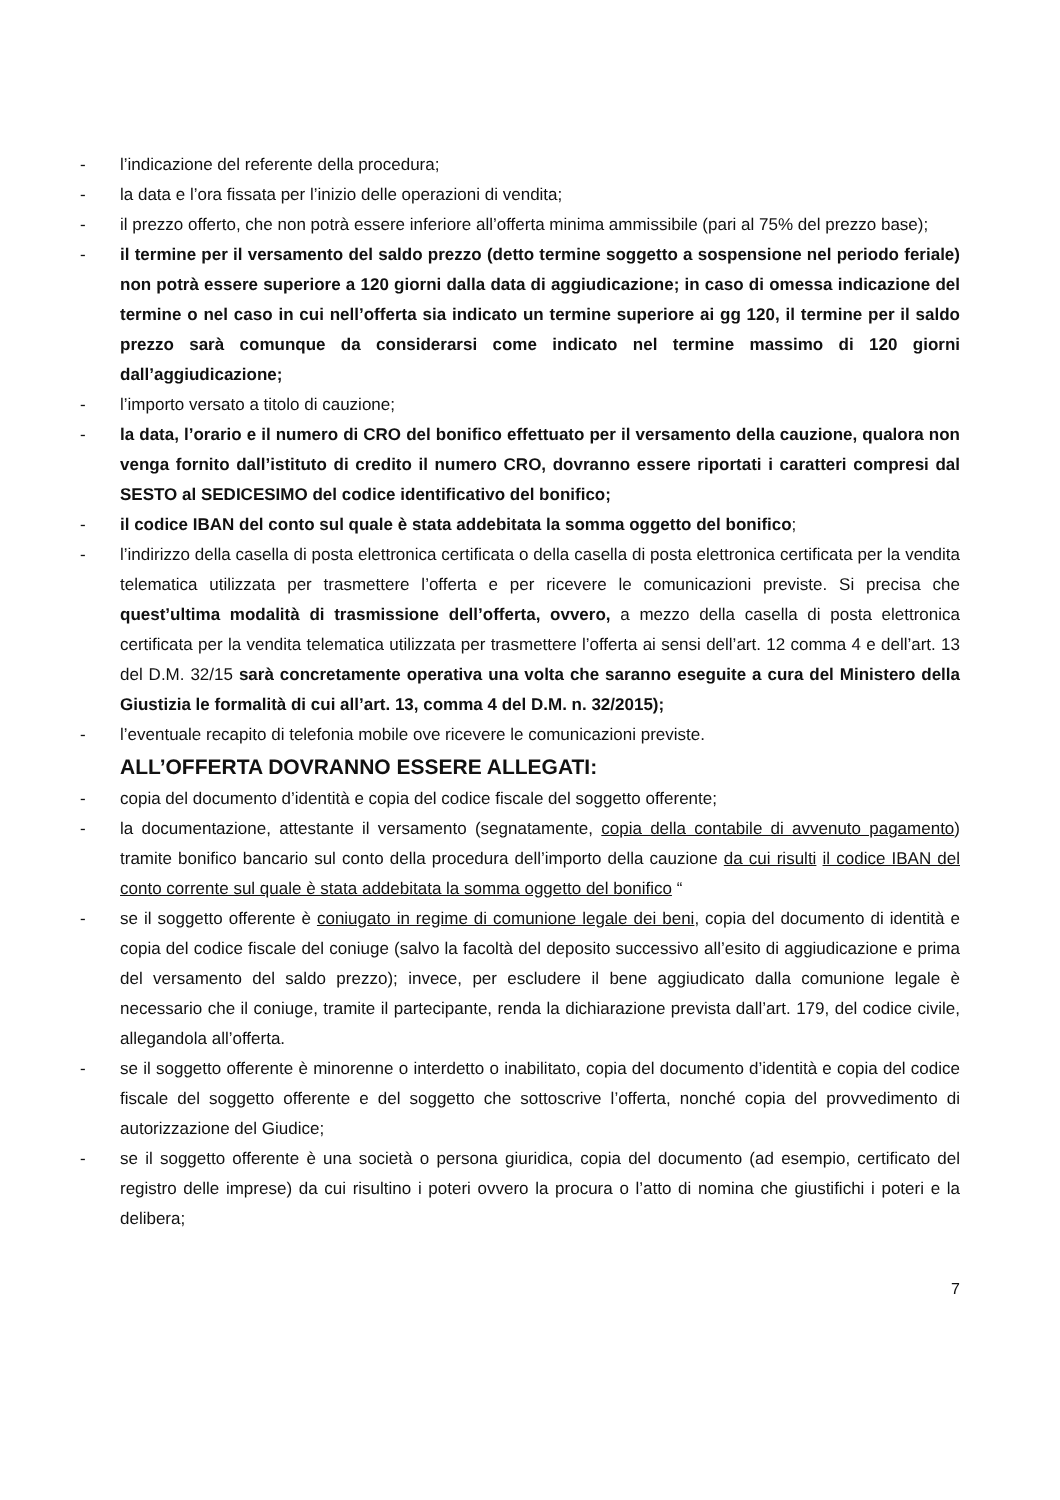- l’indicazione del referente della procedura;
- la data e l’ora fissata per l’inizio delle operazioni di vendita;
- il prezzo offerto, che non potrà essere inferiore all’offerta minima ammissibile (pari al 75% del prezzo base);
- il termine per il versamento del saldo prezzo (detto termine soggetto a sospensione nel periodo feriale) non potrà essere superiore a 120 giorni dalla data di aggiudicazione; in caso di omessa indicazione del termine o nel caso in cui nell’offerta sia indicato un termine superiore ai gg 120, il termine per il saldo prezzo sarà comunque da considerarsi come indicato nel termine massimo di 120 giorni dall’aggiudicazione;
- l’importo versato a titolo di cauzione;
- la data, l’orario e il numero di CRO del bonifico effettuato per il versamento della cauzione, qualora non venga fornito dall’istituto di credito il numero CRO, dovranno essere riportati i caratteri compresi dal SESTO al SEDICESIMO del codice identificativo del bonifico;
- il codice IBAN del conto sul quale è stata addebitata la somma oggetto del bonifico;
- l’indirizzo della casella di posta elettronica certificata o della casella di posta elettronica certificata per la vendita telematica utilizzata per trasmettere l’offerta e per ricevere le comunicazioni previste. Si precisa che quest’ultima modalità di trasmissione dell’offerta, ovvero, a mezzo della casella di posta elettronica certificata per la vendita telematica utilizzata per trasmettere l’offerta ai sensi dell’art. 12 comma 4 e dell’art. 13 del D.M. 32/15 sarà concretamente operativa una volta che saranno eseguite a cura del Ministero della Giustizia le formalità di cui all’art. 13, comma 4 del D.M. n. 32/2015);
- l’eventuale recapito di telefonia mobile ove ricevere le comunicazioni previste.
ALL’OFFERTA DOVRANNO ESSERE ALLEGATI:
- copia del documento d’identità e copia del codice fiscale del soggetto offerente;
- la documentazione, attestante il versamento (segnatamente, copia della contabile di avvenuto pagamento) tramite bonifico bancario sul conto della procedura dell’importo della cauzione da cui risulti il codice IBAN del conto corrente sul quale è stata addebitata la somma oggetto del bonifico “
- se il soggetto offerente è coniugato in regime di comunione legale dei beni, copia del documento di identità e copia del codice fiscale del coniuge (salvo la facoltà del deposito successivo all’esito di aggiudicazione e prima del versamento del saldo prezzo); invece, per escludere il bene aggiudicato dalla comunione legale è necessario che il coniuge, tramite il partecipante, renda la dichiarazione prevista dall’art. 179, del codice civile, allegandola all’offerta.
- se il soggetto offerente è minorenne o interdetto o inabilitato, copia del documento d’identità e copia del codice fiscale del soggetto offerente e del soggetto che sottoscrive l’offerta, nonché copia del provvedimento di autorizzazione del Giudice;
- se il soggetto offerente è una società o persona giuridica, copia del documento (ad esempio, certificato del registro delle imprese) da cui risultino i poteri ovvero la procura o l’atto di nomina che giustifichi i poteri e la delibera;
7